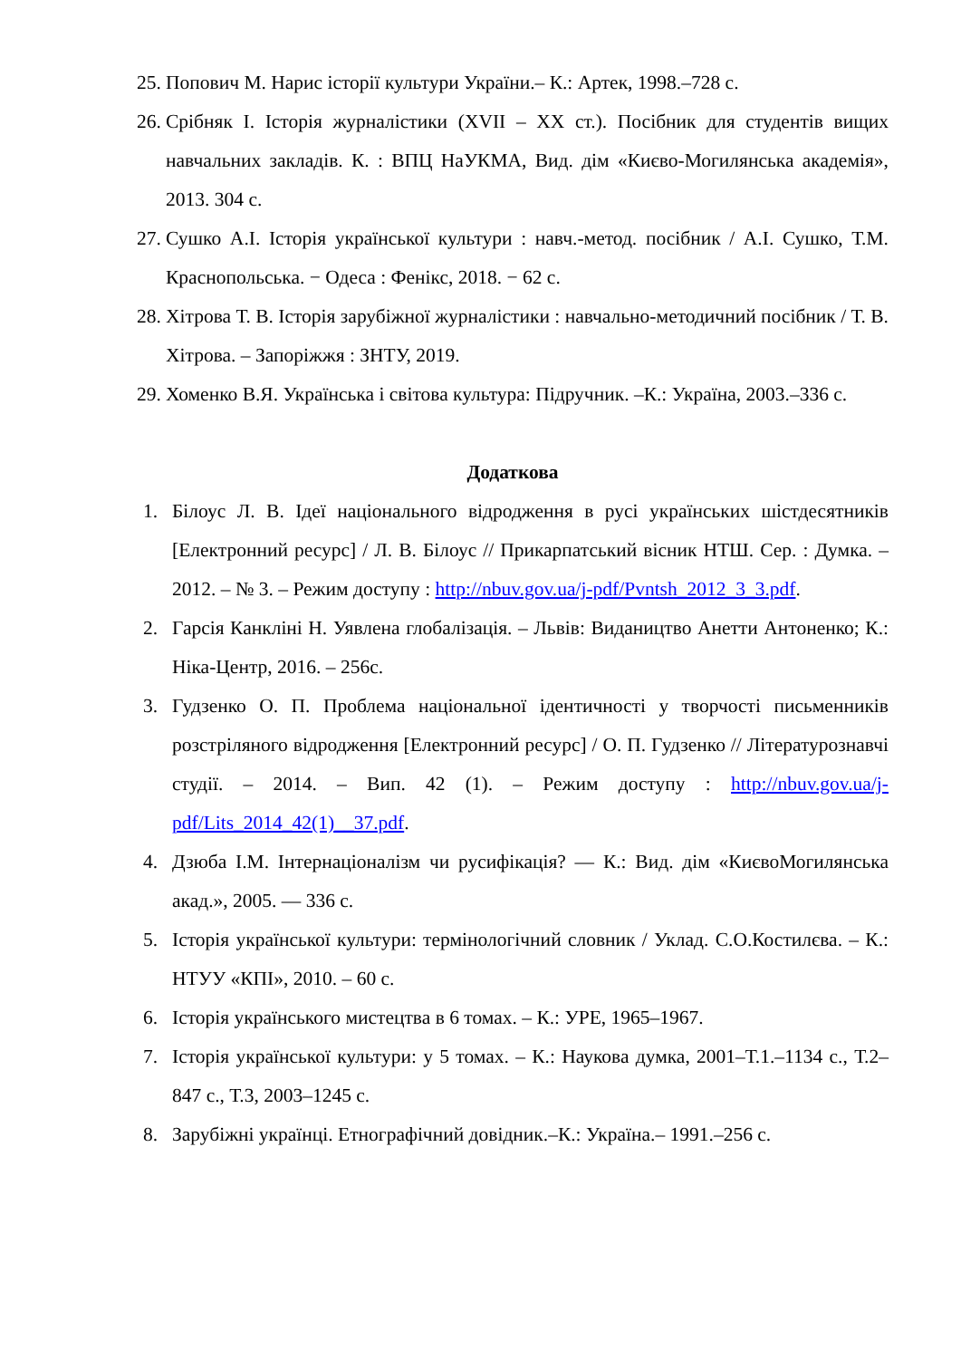25. Попович М. Нарис історії культури України.– К.: Артек, 1998.–728 с.
26. Срібняк І. Історія журналістики (XVII – XX ст.). Посібник для студентів вищих навчальних закладів. К. : ВПЦ НаУКМА, Вид. дім «Києво-Могилянська академія», 2013. 304 с.
27. Сушко А.І. Історія української культури : навч.-метод. посібник / А.І. Сушко, Т.М. Краснопольська. − Одеса : Фенікс, 2018. − 62 с.
28. Хітрова Т. В. Історія зарубіжної журналістики : навчально-методичний посібник / Т. В. Хітрова. – Запоріжжя : ЗНТУ, 2019.
29. Хоменко В.Я. Українська і світова культура: Підручник. –К.: Україна, 2003.–336 с.
Додаткова
1. Білоус Л. В. Ідеї національного відродження в русі українських шістдесятників [Електронний ресурс] / Л. В. Білоус // Прикарпатський вісник НТШ. Сер. : Думка. – 2012. – № 3. – Режим доступу : http://nbuv.gov.ua/j-pdf/Pvntsh_2012_3_3.pdf.
2. Гарсія Канкліні Н. Уявлена глобалізація. – Львів: Видаництво Анетти Антоненко; К.: Ніка-Центр, 2016. – 256с.
3. Гудзенко О. П. Проблема національної ідентичності у творчості письменників розстріляного відродження [Електронний ресурс] / О. П. Гудзенко // Літературознавчі студії. – 2014. – Вип. 42 (1). – Режим доступу : http://nbuv.gov.ua/j-pdf/Lits_2014_42(1)__37.pdf.
4. Дзюба І.М. Інтернаціоналізм чи русифікація? — К.: Вид. дім «КиєвоМогилянська акад.», 2005. — 336 с.
5. Історія української культури: термінологічний словник / Уклад. С.О.Костилєва. – К.: НТУУ «КПІ», 2010. – 60 с.
6. Історія українського мистецтва в 6 томах. – К.: УРЕ, 1965–1967.
7. Історія української культури: у 5 томах. – К.: Наукова думка, 2001–Т.1.–1134 с., Т.2– 847 с., Т.3, 2003–1245 с.
8. Зарубіжні українці. Етнографічний довідник.–К.: Україна.– 1991.–256 с.